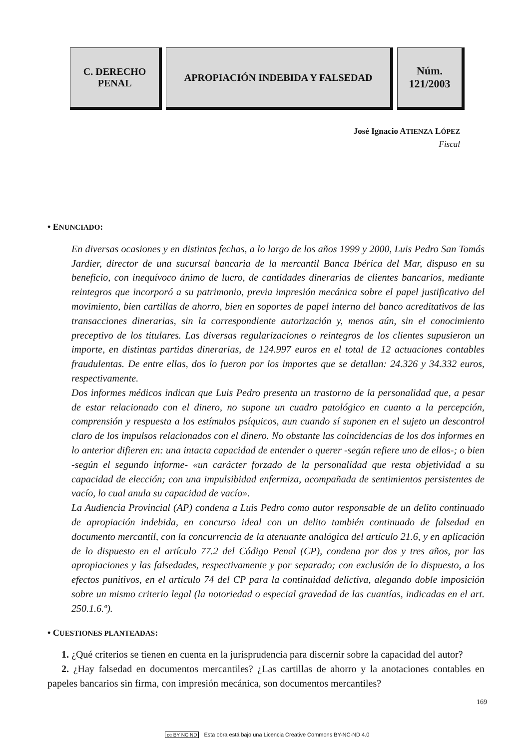C. DERECHO
PENAL
APROPIACIÓN INDEBIDA Y FALSEDAD Núm.
121/2003
José Ignacio ATIENZA LÓPEZ
Fiscal
• ENUNCIADO:
En diversas ocasiones y en distintas fechas, a lo largo de los años 1999 y 2000, Luis Pedro San Tomás Jardier, director de una sucursal bancaria de la mercantil Banca Ibérica del Mar, dispuso en su beneficio, con inequívoco ánimo de lucro, de cantidades dinerarias de clientes bancarios, mediante reintegros que incorporó a su patrimonio, previa impresión mecánica sobre el papel justificativo del movimiento, bien cartillas de ahorro, bien en soportes de papel interno del banco acreditativos de las transacciones dinerarias, sin la correspondiente autorización y, menos aún, sin el conocimiento preceptivo de los titulares. Las diversas regularizaciones o reintegros de los clientes supusieron un importe, en distintas partidas dinerarias, de 124.997 euros en el total de 12 actuaciones contables fraudulentas. De entre ellas, dos lo fueron por los importes que se detallan: 24.326 y 34.332 euros, respectivamente.
Dos informes médicos indican que Luis Pedro presenta un trastorno de la personalidad que, a pesar de estar relacionado con el dinero, no supone un cuadro patológico en cuanto a la percepción, comprensión y respuesta a los estímulos psíquicos, aun cuando sí suponen en el sujeto un descontrol claro de los impulsos relacionados con el dinero. No obstante las coincidencias de los dos informes en lo anterior difieren en: una intacta capacidad de entender o querer -según refiere uno de ellos-; o bien -según el segundo informe- «un carácter forzado de la personalidad que resta objetividad a su capacidad de elección; con una impulsibidad enfermiza, acompañada de sentimientos persistentes de vacío, lo cual anula su capacidad de vacío».
La Audiencia Provincial (AP) condena a Luis Pedro como autor responsable de un delito continuado de apropiación indebida, en concurso ideal con un delito también continuado de falsedad en documento mercantil, con la concurrencia de la atenuante analógica del artículo 21.6, y en aplicación de lo dispuesto en el artículo 77.2 del Código Penal (CP), condena por dos y tres años, por las apropiaciones y las falsedades, respectivamente y por separado; con exclusión de lo dispuesto, a los efectos punitivos, en el artículo 74 del CP para la continuidad delictiva, alegando doble imposición sobre un mismo criterio legal (la notoriedad o especial gravedad de las cuantías, indicadas en el art. 250.1.6.º).
• CUESTIONES PLANTEADAS:
1. ¿Qué criterios se tienen en cuenta en la jurisprudencia para discernir sobre la capacidad del autor?
2. ¿Hay falsedad en documentos mercantiles? ¿Las cartillas de ahorro y la anotaciones contables en papeles bancarios sin firma, con impresión mecánica, son documentos mercantiles?
169
cc BY NC ND Esta obra está bajo una Licencia Creative Commons BY-NC-ND 4.0